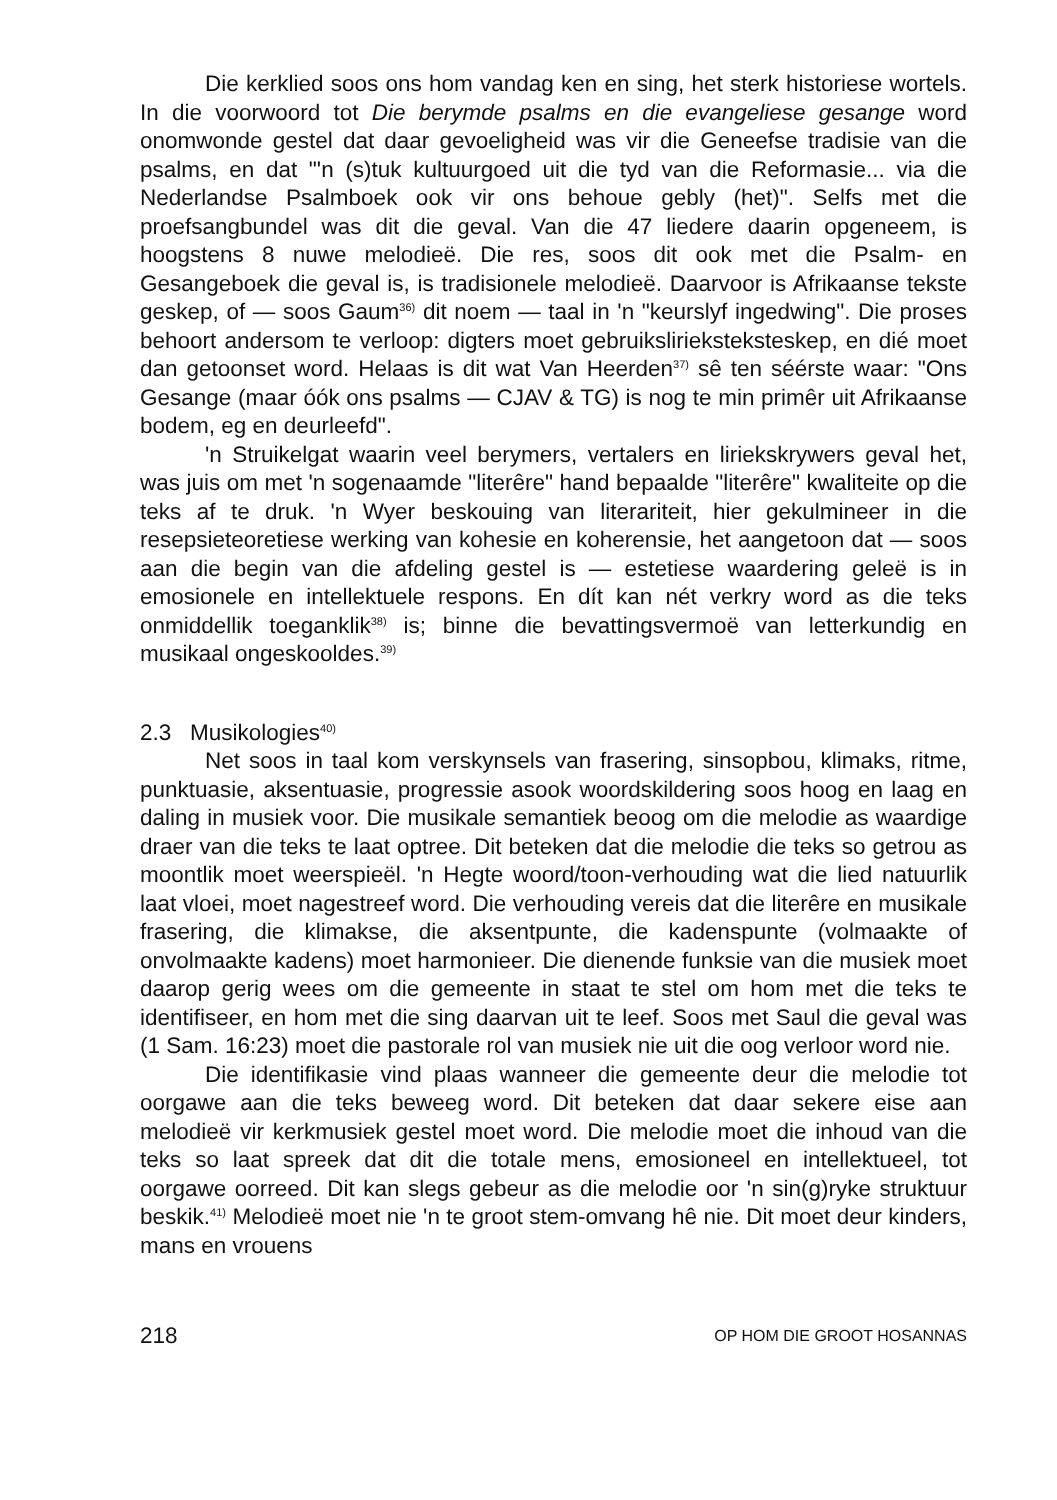Die kerklied soos ons hom vandag ken en sing, het sterk histo­riese wortels. In die voorwoord tot Die berymde psalms en die evange­liese gesange word onomwonde gestel dat daar gevoeligheid was vir die Geneefse tradisie van die psalms, en dat "'n (s)tuk kultuurgoed uit die tyd van die Reformasie... via die Nederlandse Psalmboek ook vir ons behoue gebly (het)". Selfs met die proefsangbundel was dit die geval. Van die 47 liedere daarin opgeneem, is hoogstens 8 nuwe me­lodieë. Die res, soos dit ook met die Psalm- en Gesangeboek die geval is, is tradisionele melodieë. Daarvoor is Afrikaanse tekste geskep, of — soos Gaum<sup>36)</sup> dit noem — taal in 'n "keurslyf ingedwing". Die proses behoort andersom te verloop: digters moet gebruikslirieksteksteskep, en dié moet dan getoonset word. Helaas is dit wat Van Heerden<sup>37)</sup> sê ten séérste waar: "Ons Gesange (maar óók ons psalms — CJAV & TG) is nog te min primêr uit Afrikaanse bodem, eg en deurleefd".
'n Struikelgat waarin veel berymers, vertalers en liriekskrywers geval het, was juis om met 'n sogenaamde "literêre" hand bepaalde "literêre" kwaliteite op die teks af te druk. 'n Wyer beskouing van litera­riteit, hier gekulmineer in die resepsieteoretiese werking van kohesie en koherensie, het aangetoon dat — soos aan die begin van die afdeling gestel is — estetiese waardering geleë is in emosionele en intellektuele respons. En dít kan nét verkry word as die teks onmiddellik toeganklik<sup>38)</sup> is; binne die bevattingsvermoë van letterkundig en musikaal onge­skooldes.<sup>39)</sup>
2.3 Musikologies<sup>40)</sup>
Net soos in taal kom verskynsels van frasering, sinsopbou, kli­maks, ritme, punktuasie, aksentuasie, progressie asook woordskilder­ing soos hoog en laag en daling in musiek voor. Die musikale seman­tiek beoog om die melodie as waardige draer van die teks te laat op­tree. Dit beteken dat die melodie die teks so getrou as moontlik moet weerspieël. 'n Hegte woord/toon-verhouding wat die lied natuurlik laat vloei, moet nagestreef word. Die verhouding vereis dat die literêre en musikale frasering, die klimakse, die aksentpunte, die kadenspunte (volmaakte of onvolmaakte kadens) moet harmonieer. Die dienende funksie van die musiek moet daarop gerig wees om die gemeente in staat te stel om hom met die teks te identifiseer, en hom met die sing daarvan uit te leef. Soos met Saul die geval was (1 Sam. 16:23) moet die pastorale rol van musiek nie uit die oog verloor word nie.
Die identifikasie vind plaas wanneer die gemeente deur die melo­die tot oorgawe aan die teks beweeg word. Dit beteken dat daar sekere eise aan melodieë vir kerkmusiek gestel moet word. Die melodie moet die inhoud van die teks so laat spreek dat dit die totale mens, emosio­neel en intellektueel, tot oorgawe oorreed. Dit kan slegs gebeur as die melodie oor 'n sin(g)ryke struktuur beskik.<sup>41)</sup> Melodieë moet nie 'n te groot stem-omvang hê nie. Dit moet deur kinders, mans en vrouens
218 OP HOM DIE GROOT HOSANNAS